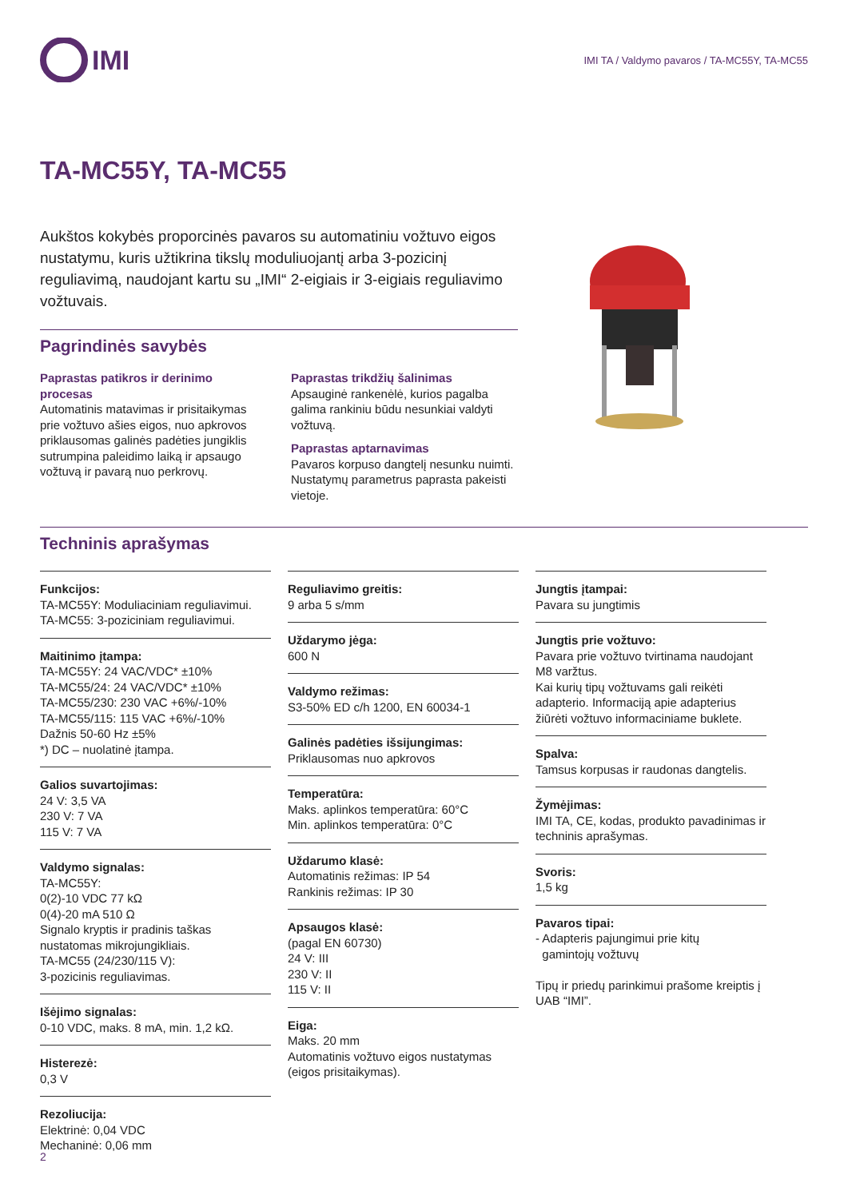IMI
IMI TA / Valdymo pavaros / TA-MC55Y, TA-MC55
TA-MC55Y, TA-MC55
Aukštos kokybės proporcinės pavaros su automatiniu vožtuvo eigos nustatymu, kuris užtikrina tikslų moduliuojantį arba 3-pozicinį reguliavimą, naudojant kartu su „IMI“ 2-eigiais ir 3-eigiais reguliavimo vožtuvais.
Pagrindinės savybės
Paprastas patikros ir derinimo procesas
Automatinis matavimas ir prisitaikymas prie vožtuvo ašies eigos, nuo apkrovos priklausomas galinės padėties jungiklis sutrumpina paleidimo laiką ir apsaugo vožtuvą ir pavarą nuo perkrovų.
Paprastas trikdžių šalinimas
Apsauginė rankenėlė, kurios pagalba galima rankiniu būdu nesunkiai valdyti vožtuvą.
Paprastas aptarnavimas
Pavaros korpuso dangtelį nesunku nuimti. Nustatymų parametrus paprasta pakeisti vietoje.
Techninis aprašymas
Funkcijos:
TA-MC55Y: Moduliaciniam reguliavimui.
TA-MC55: 3-poziciniam reguliavimui.
Maitinimo įtampa:
TA-MC55Y: 24 VAC/VDC* ±10%
TA-MC55/24: 24 VAC/VDC* ±10%
TA-MC55/230: 230 VAC +6%/-10%
TA-MC55/115: 115 VAC +6%/-10%
Dažnis 50-60 Hz ±5%
*) DC – nuolatinė įtampa.
Galios suvartojimas:
24 V: 3,5 VA
230 V: 7 VA
115 V: 7 VA
Valdymo signalas:
TA-MC55Y:
0(2)-10 VDC 77 kΩ
0(4)-20 mA 510 Ω
Signalo kryptis ir pradinis taškas nustatomas mikrojungikliais.
TA-MC55 (24/230/115 V):
3-pozicinis reguliavimas.
Išėjimo signalas:
0-10 VDC, maks. 8 mA, min. 1,2 kΩ.
Histerezė:
0,3 V
Rezoliucija:
Elektrinė: 0,04 VDC
Mechaninė: 0,06 mm
Reguliavimo greitis:
9 arba 5 s/mm
Uždarymo jėga:
600 N
Valdymo režimas:
S3-50% ED c/h 1200, EN 60034-1
Galinės padėties išsijungimas:
Priklausomas nuo apkrovos
Temperatūra:
Maks. aplinkos temperatūra: 60°C
Min. aplinkos temperatūra: 0°C
Uždarumo klasė:
Automatinis režimas: IP 54
Rankinis režimas: IP 30
Apsaugos klasė:
(pagal EN 60730)
24 V: III
230 V: II
115 V: II
Eiga:
Maks. 20 mm
Automatinis vožtuvo eigos nustatymas (eigos prisitaikymas).
Jungtis įtampai:
Pavara su jungtimis
Jungtis prie vožtuvo:
Pavara prie vožtuvo tvirtinama naudojant M8 varžtus.
Kai kurių tipų vožtuvams gali reikėti adapterio. Informaciją apie adapterius žiūrėti vožtuvo informaciniame buklete.
Spalva:
Tamsus korpusas ir raudonas dangtelis.
Žymėjimas:
IMI TA, CE, kodas, produkto pavadinimas ir techninis aprašymas.
Svoris:
1,5 kg
Pavaros tipai:
- Adapteris pajungimui prie kitų
gamintojų vožtuvų
Tipų ir priedų parinkimui prašome kreiptis į UAB “IMI”.
2